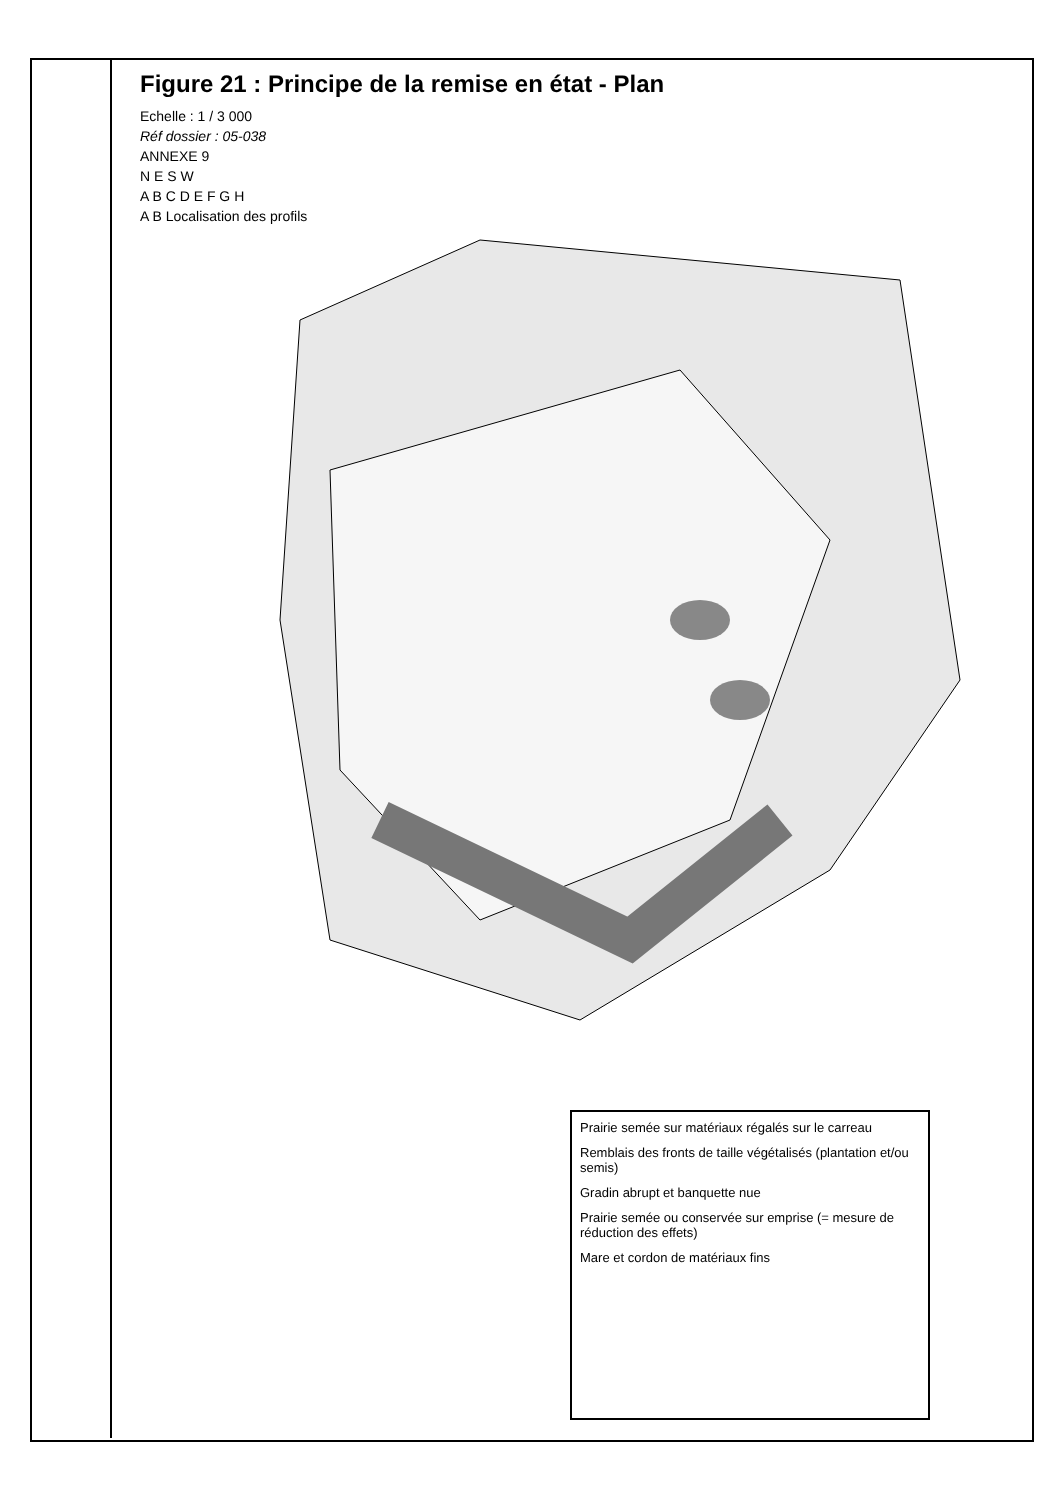Figure 21 : Principe de la remise en état - Plan
Echelle : 1 / 3 000
Réf dossier : 05-038
ANNEXE 9
N E S W
A B C D E F G H
A B Localisation des profils
Prairie semée sur matériaux régalés sur le carreau
Remblais des fronts de taille végétalisés (plantation et/ou semis)
Gradin abrupt et banquette nue
Prairie semée ou conservée sur emprise (= mesure de réduction des effets)
Mare et cordon de matériaux fins